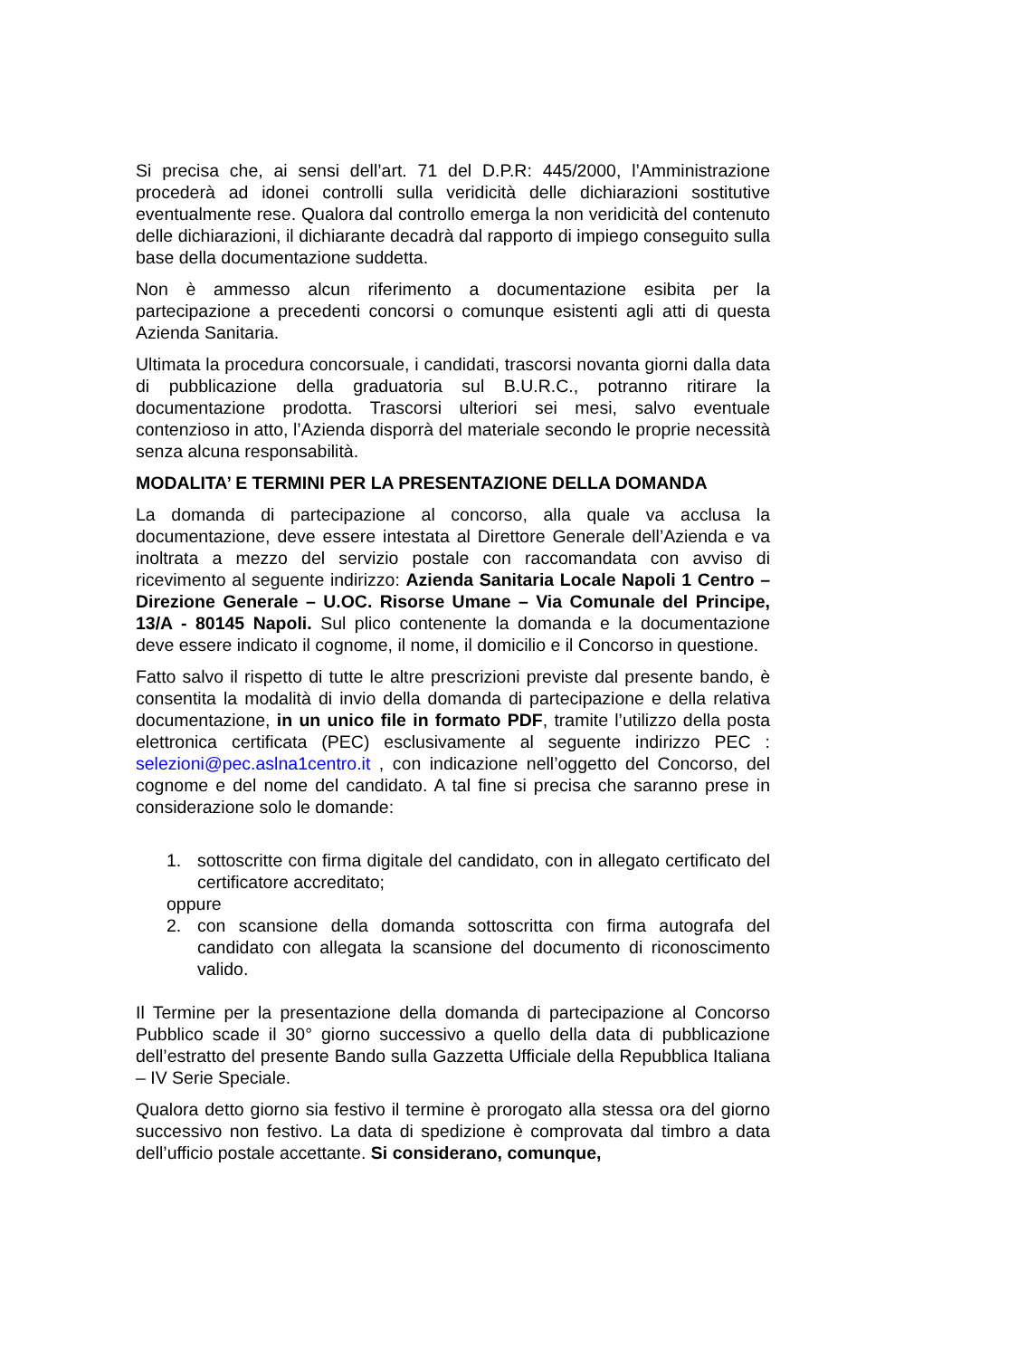Si precisa che, ai sensi dell’art. 71 del D.P.R: 445/2000, l’Amministrazione procederà ad idonei controlli sulla veridicità delle dichiarazioni sostitutive eventualmente rese. Qualora dal controllo emerga la non veridicità del contenuto delle dichiarazioni, il dichiarante decadrà dal rapporto di impiego conseguito sulla base della documentazione suddetta.
Non è ammesso alcun riferimento a documentazione esibita per la partecipazione a precedenti concorsi o comunque esistenti agli atti di questa Azienda Sanitaria.
Ultimata la procedura concorsuale, i candidati, trascorsi novanta giorni dalla data di pubblicazione della graduatoria sul B.U.R.C., potranno ritirare la documentazione prodotta. Trascorsi ulteriori sei mesi, salvo eventuale contenzioso in atto, l’Azienda disporrà del materiale secondo le proprie necessità senza alcuna responsabilità.
MODALITA’ E TERMINI PER LA PRESENTAZIONE DELLA DOMANDA
La domanda di partecipazione al concorso, alla quale va acclusa la documentazione, deve essere intestata al Direttore Generale dell’Azienda e va inoltrata a mezzo del servizio postale con raccomandata con avviso di ricevimento al seguente indirizzo: Azienda Sanitaria Locale Napoli 1 Centro – Direzione Generale – U.OC. Risorse Umane – Via Comunale del Principe, 13/A - 80145 Napoli. Sul plico contenente la domanda e la documentazione deve essere indicato il cognome, il nome, il domicilio e il Concorso in questione.
Fatto salvo il rispetto di tutte le altre prescrizioni previste dal presente bando, è consentita la modalità di invio della domanda di partecipazione e della relativa documentazione, in un unico file in formato PDF, tramite l’utilizzo della posta elettronica certificata (PEC) esclusivamente al seguente indirizzo PEC : selezioni@pec.aslna1centro.it , con indicazione nell’oggetto del Concorso, del cognome e del nome del candidato. A tal fine si precisa che saranno prese in considerazione solo le domande:
1. sottoscritte con firma digitale del candidato, con in allegato certificato del certificatore accreditato;
oppure
2. con scansione della domanda sottoscritta con firma autografa del candidato con allegata la scansione del documento di riconoscimento valido.
Il Termine per la presentazione della domanda di partecipazione al Concorso Pubblico scade il 30° giorno successivo a quello della data di pubblicazione dell’estratto del presente Bando sulla Gazzetta Ufficiale della Repubblica Italiana – IV Serie Speciale.
Qualora detto giorno sia festivo il termine è prorogato alla stessa ora del giorno successivo non festivo. La data di spedizione è comprovata dal timbro a data dell’ufficio postale accettante. Si considerano, comunque,